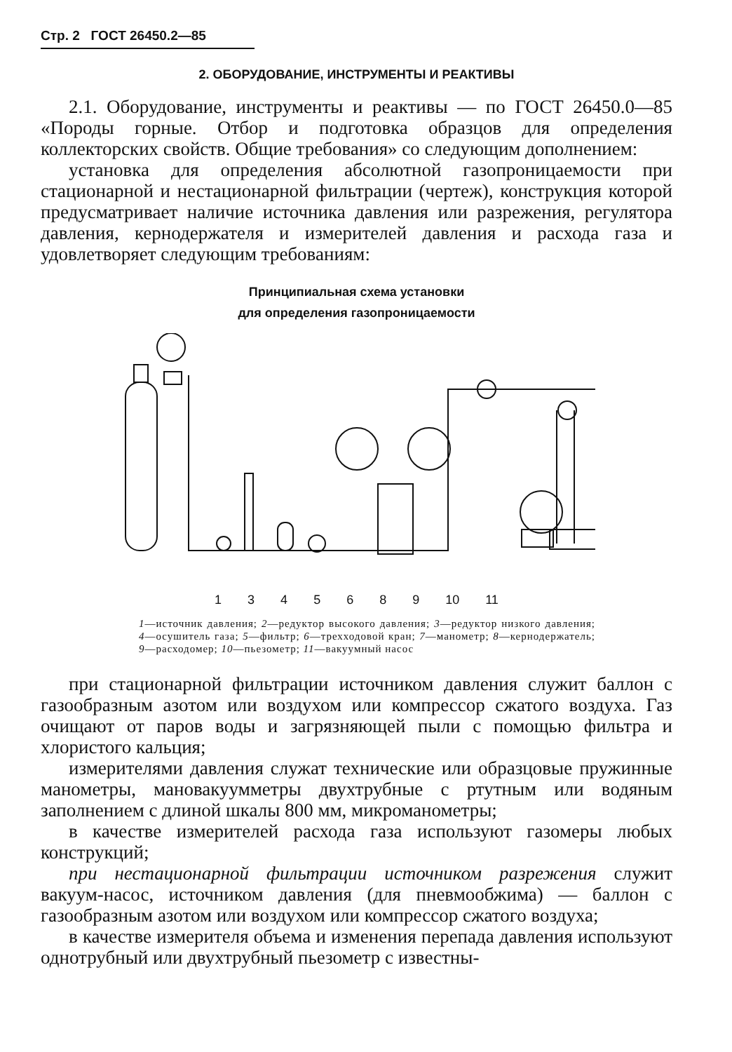Стр. 2 ГОСТ 26450.2—85
2. ОБОРУДОВАНИЕ, ИНСТРУМЕНТЫ И РЕАКТИВЫ
2.1. Оборудование, инструменты и реактивы — по ГОСТ 26450.0—85 «Породы горные. Отбор и подготовка образцов для определения коллекторских свойств. Общие требования» со следующим дополнением:
установка для определения абсолютной газопроницаемости при стационарной и нестационарной фильтрации (чертеж), конструкция которой предусматривает наличие источника давления или разрежения, регулятора давления, кернодержателя и измерителей давления и расхода газа и удовлетворяет следующим требованиям:
Принципиальная схема установки
для определения газопроницаемости
1 3 4 5 6 8 9 10 11
1—источник давления; 2—редуктор высокого давления; 3—редуктор низкого давления; 4—осушитель газа; 5—фильтр; 6—трехходовой кран; 7—манометр; 8—кернодержатель; 9—расходомер; 10—пьезометр; 11—вакуумный насос
при стационарной фильтрации источником давления служит баллон с газообразным азотом или воздухом или компрессор сжатого воздуха. Газ очищают от паров воды и загрязняющей пыли с помощью фильтра и хлористого кальция;
измерителями давления служат технические или образцовые пружинные манометры, мановакуумметры двухтрубные с ртутным или водяным заполнением с длиной шкалы 800 мм, микроманометры;
в качестве измерителей расхода газа используют газомеры любых конструкций;
при нестационарной фильтрации источником разрежения служит вакуум-насос, источником давления (для пневмообжима) — баллон с газообразным азотом или воздухом или компрессор сжатого воздуха;
в качестве измерителя объема и изменения перепада давления используют однотрубный или двухтрубный пьезометр с известны-